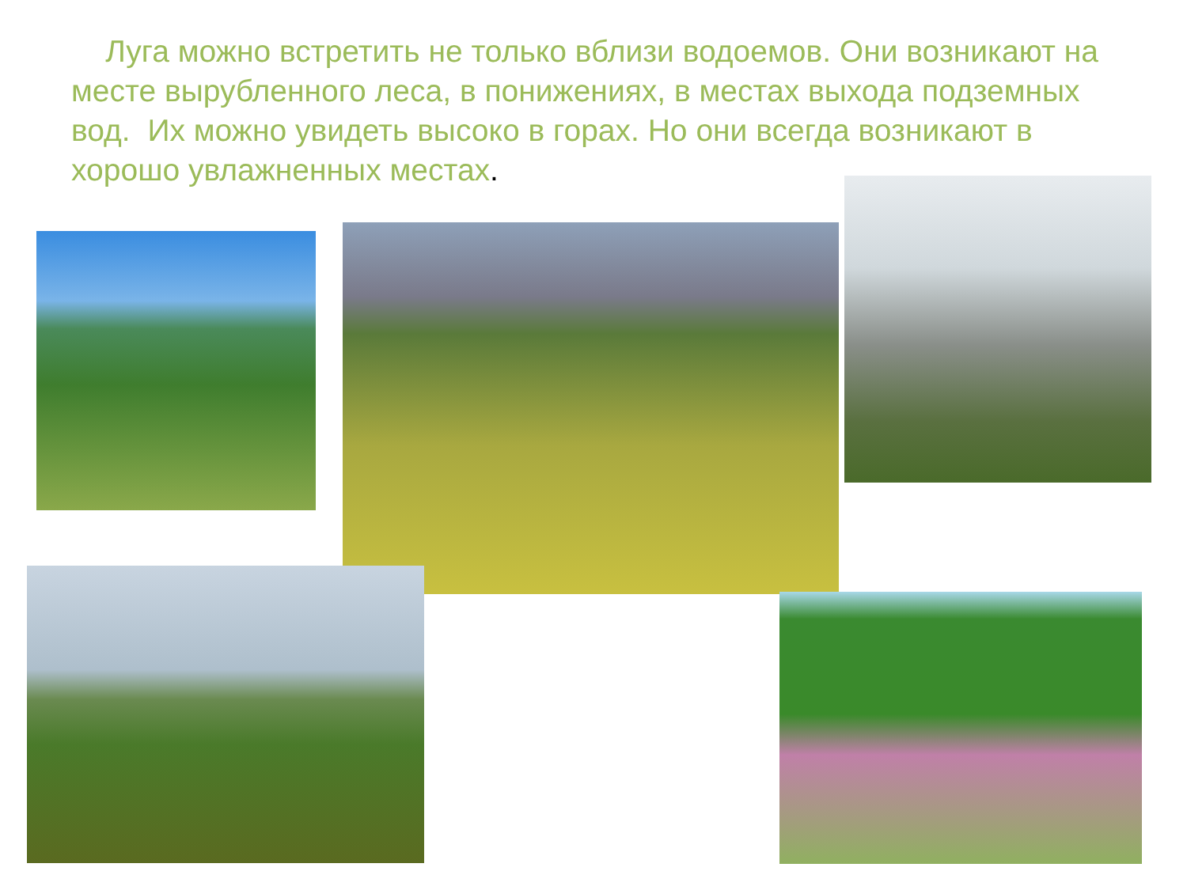Луга можно встретить не только вблизи водоемов. Они возникают на месте вырубленного леса, в понижениях, в местах выхода подземных вод. Их можно увидеть высоко в горах. Но они всегда возникают в хорошо увлажненных местах.